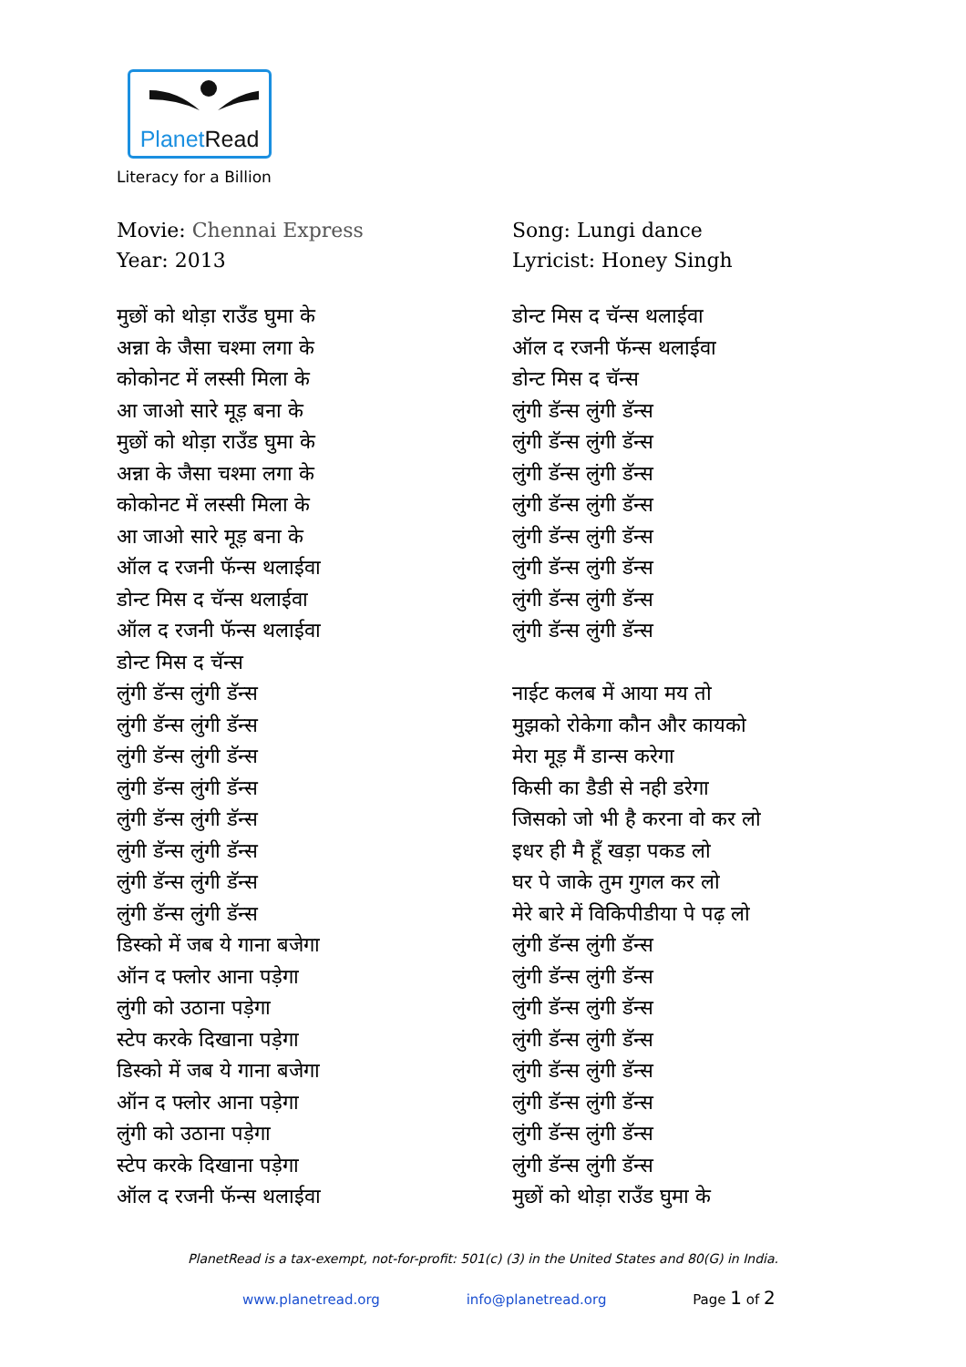PlanetRead
Literacy for a Billion
Movie: Chennai Express
Year: 2013
मुछों को थोड़ा राउँड घुमा के
अन्ना के जैसा चश्मा लगा के
कोकोनट में लस्सी मिला के
आ जाओ सारे मूड़ बना के
मुछों को थोड़ा राउँड घुमा के
अन्ना के जैसा चश्मा लगा के
कोकोनट में लस्सी मिला के
आ जाओ सारे मूड़ बना के
ऑल द रजनी फॅन्स थलाईवा
डोन्ट मिस द चॅन्स थलाईवा
ऑल द रजनी फॅन्स थलाईवा
डोन्ट मिस द चॅन्स
लुंगी डॅन्स लुंगी डॅन्स
लुंगी डॅन्स लुंगी डॅन्स
लुंगी डॅन्स लुंगी डॅन्स
लुंगी डॅन्स लुंगी डॅन्स
लुंगी डॅन्स लुंगी डॅन्स
लुंगी डॅन्स लुंगी डॅन्स
लुंगी डॅन्स लुंगी डॅन्स
लुंगी डॅन्स लुंगी डॅन्स
डिस्को में जब ये गाना बजेगा
ऑन द फ्लोर आना पड़ेगा
लुंगी को उठाना पड़ेगा
स्टेप करके दिखाना पड़ेगा
डिस्को में जब ये गाना बजेगा
ऑन द फ्लोर आना पड़ेगा
लुंगी को उठाना पड़ेगा
स्टेप करके दिखाना पड़ेगा
ऑल द रजनी फॅन्स थलाईवा
Song: Lungi dance
Lyricist: Honey Singh
डोन्ट मिस द चॅन्स थलाईवा
ऑल द रजनी फॅन्स थलाईवा
डोन्ट मिस द चॅन्स
लुंगी डॅन्स लुंगी डॅन्स
लुंगी डॅन्स लुंगी डॅन्स
लुंगी डॅन्स लुंगी डॅन्स
लुंगी डॅन्स लुंगी डॅन्स
लुंगी डॅन्स लुंगी डॅन्स
लुंगी डॅन्स लुंगी डॅन्स
लुंगी डॅन्स लुंगी डॅन्स
लुंगी डॅन्स लुंगी डॅन्स
नाईट कलब में आया मय तो
मुझको रोकेगा कौन और कायको
मेरा मूड़ मैं डान्स करेगा
किसी का डैडी से नही डरेगा
जिसको जो भी है करना वो कर लो
इधर ही मै हूँ खड़ा पकड लो
घर पे जाके तुम गुगल कर लो
मेरे बारे में विकिपीडीया पे पढ़ लो
लुंगी डॅन्स लुंगी डॅन्स
लुंगी डॅन्स लुंगी डॅन्स
लुंगी डॅन्स लुंगी डॅन्स
लुंगी डॅन्स लुंगी डॅन्स
लुंगी डॅन्स लुंगी डॅन्स
लुंगी डॅन्स लुंगी डॅन्स
लुंगी डॅन्स लुंगी डॅन्स
लुंगी डॅन्स लुंगी डॅन्स
मुछों को थोड़ा राउँड घुमा के
PlanetRead is a tax-exempt, not-for-profit: 501(c) (3) in the United States and 80(G) in India.
www.planetread.org info@planetread.org Page 1 of 2